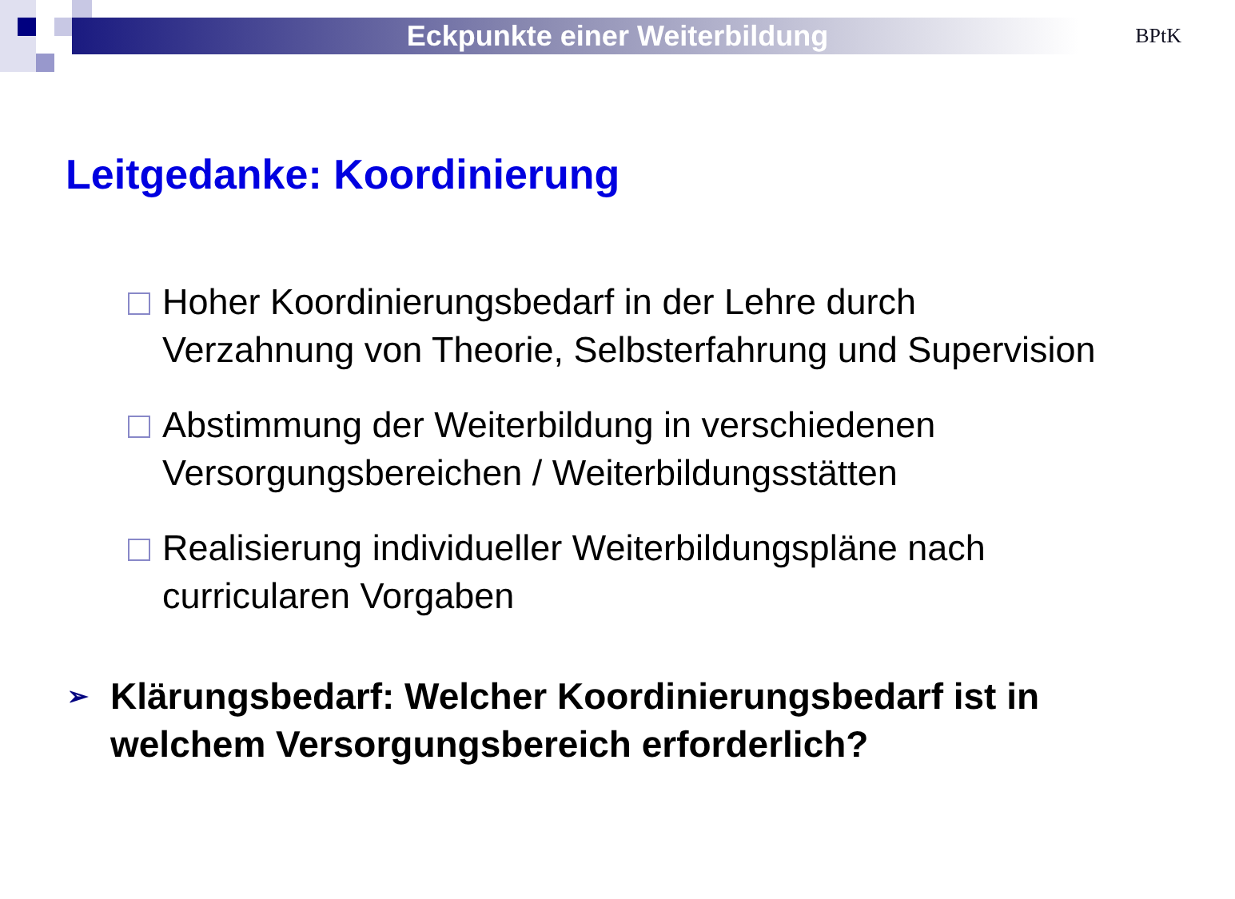Eckpunkte einer Weiterbildung
BPtK
Leitgedanke: Koordinierung
Hoher Koordinierungsbedarf in der Lehre durch Verzahnung von Theorie, Selbsterfahrung und Supervision
Abstimmung der Weiterbildung in verschiedenen Versorgungsbereichen / Weiterbildungsstätten
Realisierung individueller Weiterbildungspläne nach curricularen Vorgaben
➢ Klärungsbedarf: Welcher Koordinierungsbedarf ist in welchem Versorgungsbereich erforderlich?